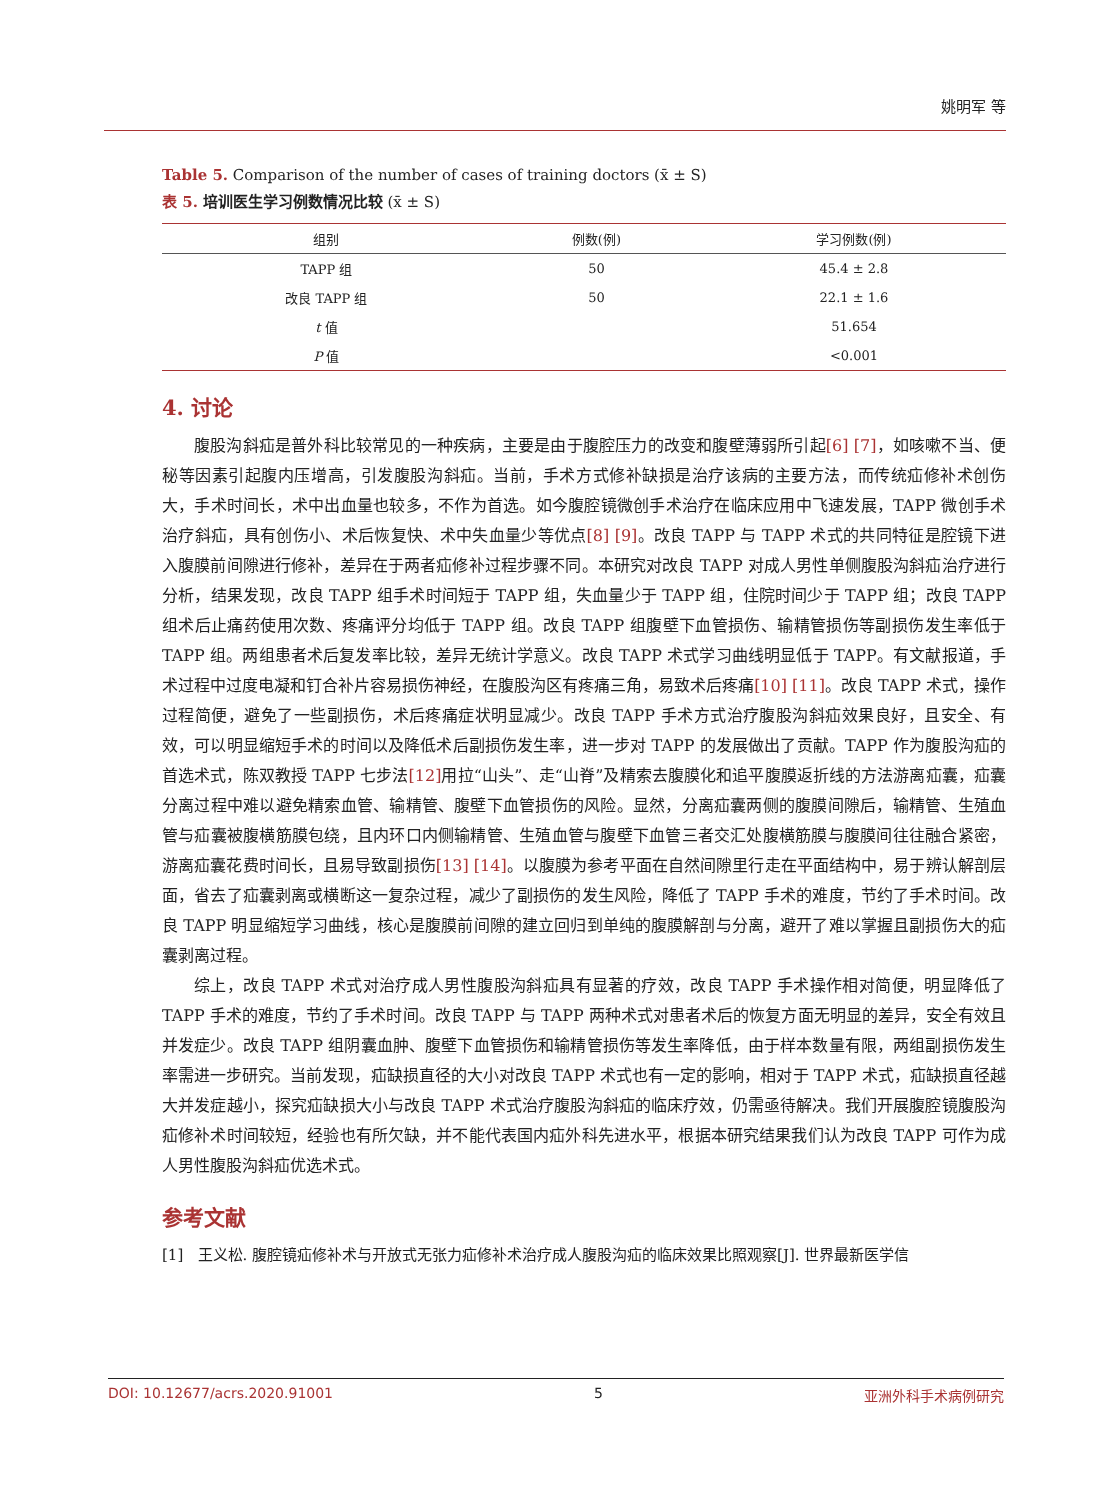姚明军 等
Table 5. Comparison of the number of cases of training doctors (x̄ ± S)
表 5. 培训医生学习例数情况比较 (x̄ ± S)
| 组别 | 例数(例) | 学习例数(例) |
| --- | --- | --- |
| TAPP 组 | 50 | 45.4 ± 2.8 |
| 改良 TAPP 组 | 50 | 22.1 ± 1.6 |
| t 值 | | 51.654 |
| P 值 | | <0.001 |
4. 讨论
腹股沟斜疝是普外科比较常见的一种疾病，主要是由于腹腔压力的改变和腹壁薄弱所引起[6] [7]，如咳嗽不当、便秘等因素引起腹内压增高，引发腹股沟斜疝。当前，手术方式修补缺损是治疗该病的主要方法，而传统疝修补术创伤大，手术时间长，术中出血量也较多，不作为首选。如今腹腔镜微创手术治疗在临床应用中飞速发展，TAPP 微创手术治疗斜疝，具有创伤小、术后恢复快、术中失血量少等优点[8] [9]。改良 TAPP 与 TAPP 术式的共同特征是腔镜下进入腹膜前间隙进行修补，差异在于两者疝修补过程步骤不同。本研究对改良 TAPP 对成人男性单侧腹股沟斜疝治疗进行分析，结果发现，改良 TAPP 组手术时间短于 TAPP 组，失血量少于 TAPP 组，住院时间少于 TAPP 组；改良 TAPP 组术后止痛药使用次数、疼痛评分均低于 TAPP 组。改良 TAPP 组腹壁下血管损伤、输精管损伤等副损伤发生率低于 TAPP 组。两组患者术后复发率比较，差异无统计学意义。改良 TAPP 术式学习曲线明显低于 TAPP。有文献报道，手术过程中过度电凝和钉合补片容易损伤神经，在腹股沟区有疼痛三角，易致术后疼痛[10] [11]。改良 TAPP 术式，操作过程简便，避免了一些副损伤，术后疼痛症状明显减少。改良 TAPP 手术方式治疗腹股沟斜疝效果良好，且安全、有效，可以明显缩短手术的时间以及降低术后副损伤发生率，进一步对 TAPP 的发展做出了贡献。TAPP 作为腹股沟疝的首选术式，陈双教授 TAPP 七步法[12] 用拉“山头”、走“山脊”及精索去腹膜化和追平腹膜返折线的方法游离疝囊，疝囊分离过程中难以避免精索血管、输精管、腹壁下血管损伤的风险。显然，分离疝囊两侧的腹膜间隙后，输精管、生殖血管与疝囊被腹横筋膜包绕，且内环口内侧输精管、生殖血管与腹壁下血管三者交汇处腹横筋膜与腹膜间往往融合紧密，游离疝囊花费时间长，且易导致副损伤[13] [14]。以腹膜为参考平面在自然间隙里行走在平面结构中，易于辨认解剖层面，省去了疝囊剥离或横断这一复杂过程，减少了副损伤的发生风险，降低了 TAPP 手术的难度，节约了手术时间。改良 TAPP 明显缩短学习曲线，核心是腹膜前间隙的建立回归到单纯的腹膜解剖与分离，避开了难以掌握且副损伤大的疝囊剥离过程。
综上，改良 TAPP 术式对治疗成人男性腹股沟斜疝具有显著的疗效，改良 TAPP 手术操作相对简便，明显降低了 TAPP 手术的难度，节约了手术时间。改良 TAPP 与 TAPP 两种术式对患者术后的恢复方面无明显的差异，安全有效且并发症少。改良 TAPP 组阴囊血肿、腹壁下血管损伤和输精管损伤等发生率降低，由于样本数量有限，两组副损伤发生率需进一步研究。当前发现，疝缺损直径的大小对改良 TAPP 术式也有一定的影响，相对于 TAPP 术式，疝缺损直径越大并发症越小，探究疝缺损大小与改良 TAPP 术式治疗腹股沟斜疝的临床疗效，仍需亟待解决。我们开展腹腔镜腹股沟疝修补术时间较短，经验也有所欠缺，并不能代表国内疝外科先进水平，根据本研究结果我们认为改良 TAPP 可作为成人男性腹股沟斜疝优选术式。
参考文献
[1] 王义松. 腹腔镜疝修补术与开放式无张力疝修补术治疗成人腹股沟疝的临床效果比照观察[J]. 世界最新医学信
DOI: 10.12677/acrs.2020.91001 5 亚洲外科手术病例研究